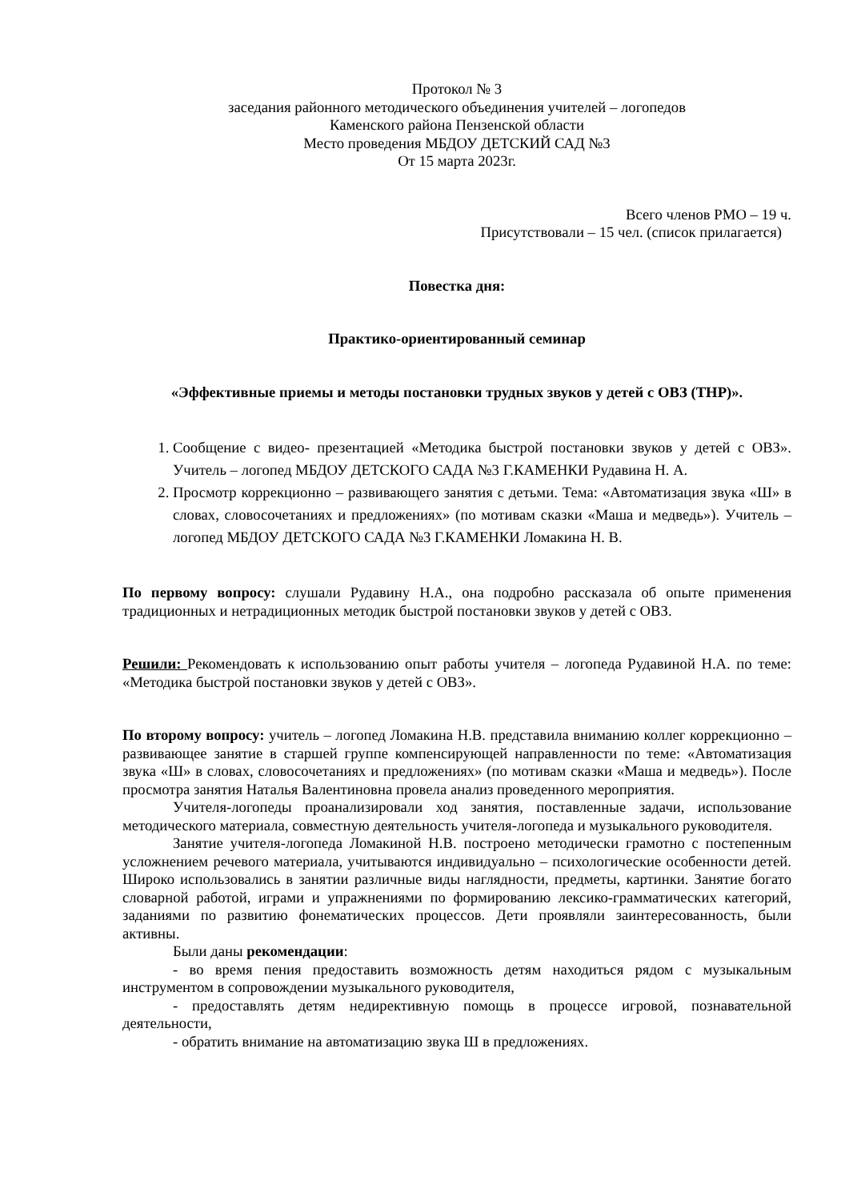Протокол № 3
заседания районного методического объединения учителей – логопедов
Каменского района Пензенской области
Место проведения МБДОУ ДЕТСКИЙ САД №3
От 15 марта 2023г.
Всего членов РМО – 19 ч.
Присутствовали – 15 чел. (список прилагается)
Повестка дня:
Практико-ориентированный семинар
«Эффективные приемы и методы постановки трудных звуков у детей с ОВЗ (ТНР)».
1. Сообщение с видео- презентацией «Методика быстрой постановки звуков у детей с ОВЗ». Учитель – логопед МБДОУ ДЕТСКОГО САДА №3 Г.КАМЕНКИ Рудавина Н. А.
2. Просмотр коррекционно – развивающего занятия с детьми. Тема: «Автоматизация звука «Ш» в словах, словосочетаниях и предложениях» (по мотивам сказки «Маша и медведь»). Учитель – логопед МБДОУ ДЕТСКОГО САДА №3 Г.КАМЕНКИ Ломакина Н. В.
По первому вопросу: слушали Рудавину Н.А., она подробно рассказала об опыте применения традиционных и нетрадиционных методик быстрой постановки звуков у детей с ОВЗ.
Решили: Рекомендовать к использованию опыт работы учителя – логопеда Рудавиной Н.А. по теме: «Методика быстрой постановки звуков у детей с ОВЗ».
По второму вопросу: учитель – логопед Ломакина Н.В. представила вниманию коллег коррекционно – развивающее занятие в старшей группе компенсирующей направленности по теме: «Автоматизация звука «Ш» в словах, словосочетаниях и предложениях» (по мотивам сказки «Маша и медведь»). После просмотра занятия Наталья Валентиновна провела анализ проведенного мероприятия.
Учителя-логопеды проанализировали ход занятия, поставленные задачи, использование методического материала, совместную деятельность учителя-логопеда и музыкального руководителя.
Занятие учителя-логопеда Ломакиной Н.В. построено методически грамотно с постепенным усложнением речевого материала, учитываются индивидуально – психологические особенности детей. Широко использовались в занятии различные виды наглядности, предметы, картинки. Занятие богато словарной работой, играми и упражнениями по формированию лексико-грамматических категорий, заданиями по развитию фонематических процессов. Дети проявляли заинтересованность, были активны.
Были даны рекомендации:
- во время пения предоставить возможность детям находиться рядом с музыкальным инструментом в сопровождении музыкального руководителя,
- предоставлять детям недирективную помощь в процессе игровой, познавательной деятельности,
- обратить внимание на автоматизацию звука Ш в предложениях.